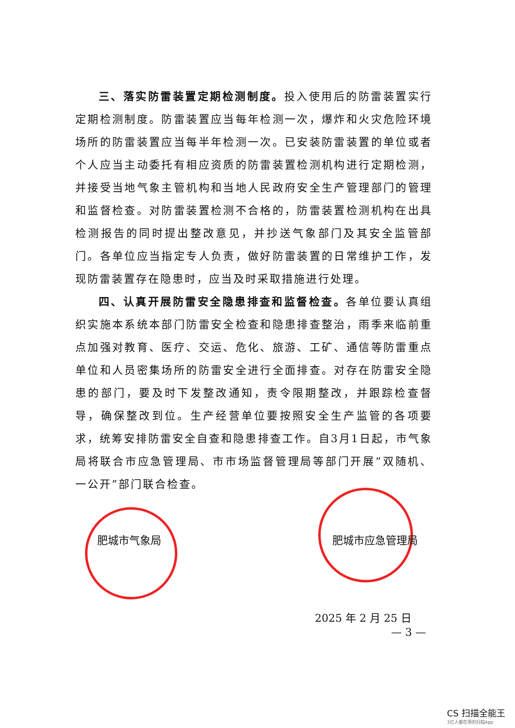三、落实防雷装置定期检测制度。投入使用后的防雷装置实行定期检测制度。防雷装置应当每年检测一次，爆炸和火灾危险环境场所的防雷装置应当每半年检测一次。已安装防雷装置的单位或者个人应当主动委托有相应资质的防雷装置检测机构进行定期检测，并接受当地气象主管机构和当地人民政府安全生产管理部门的管理和监督检查。对防雷装置检测不合格的，防雷装置检测机构在出具检测报告的同时提出整改意见，并抄送气象部门及其安全监管部门。各单位应当指定专人负责，做好防雷装置的日常维护工作，发现防雷装置存在隐患时，应当及时采取措施进行处理。
四、认真开展防雷安全隐患排查和监督检查。各单位要认真组织实施本系统本部门防雷安全检查和隐患排查整治，雨季来临前重点加强对教育、医疗、交运、危化、旅游、工矿、通信等防雷重点单位和人员密集场所的防雷安全进行全面排查。对存在防雷安全隐患的部门，要及时下发整改通知，责令限期整改，并跟踪检查督导，确保整改到位。生产经营单位要按照安全生产监管的各项要求，统筹安排防雷安全自查和隐患排查工作。自3月1日起，市气象局将联合市应急管理局、市市场监督管理局等部门开展“双随机、一公开”部门联合检查。
肥城市气象局 肥城市应急管理局
2025 年 2 月 25 日
— 3 —
CS 扫描全能王
3亿人都在用的扫描App